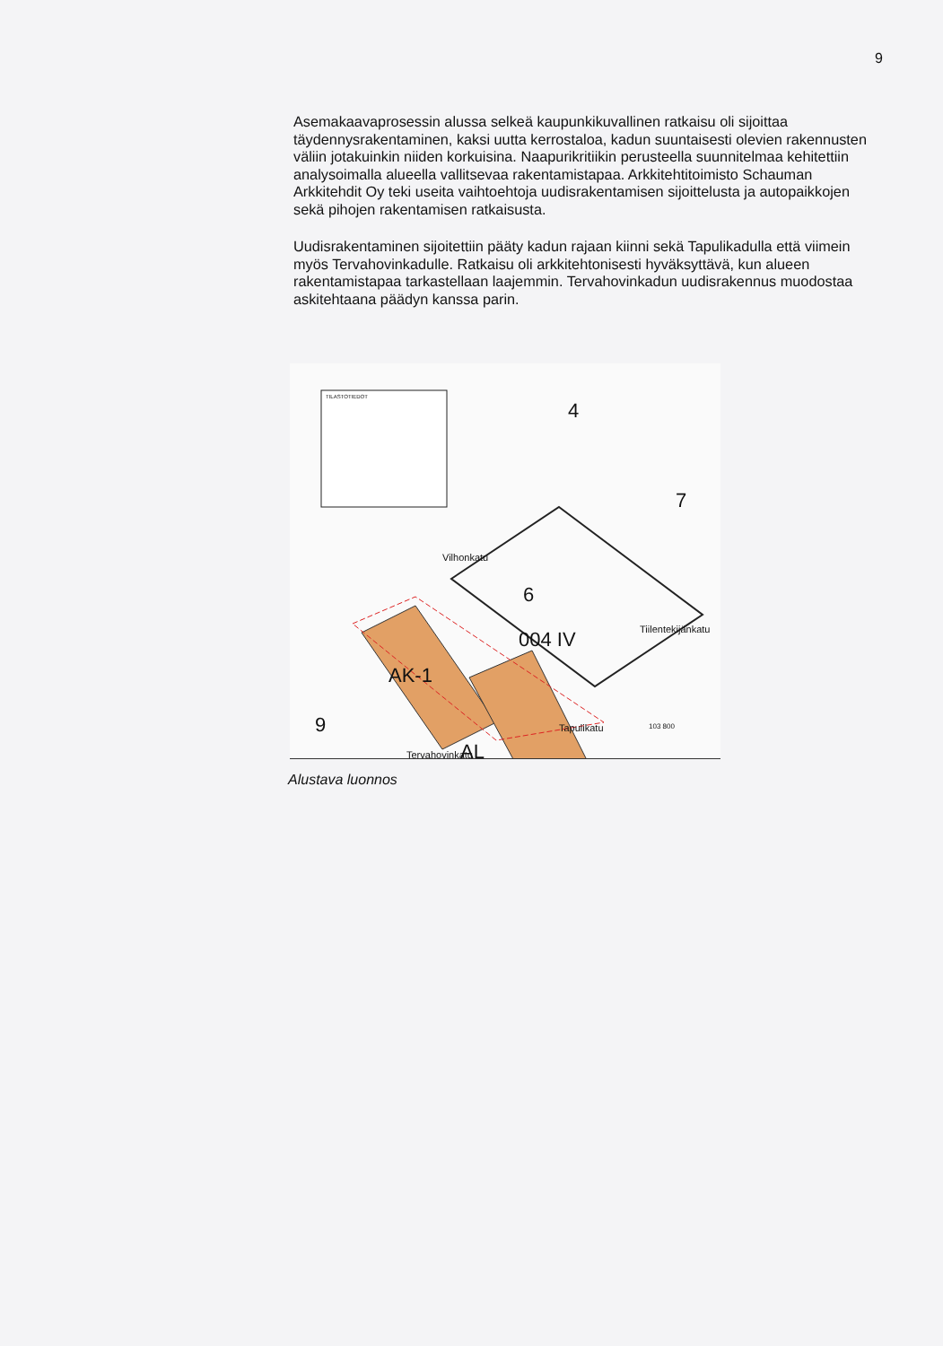9
Asemakaavaprosessin alussa selkeä kaupunkikuvallinen ratkaisu oli sijoittaa täydennysrakentaminen, kaksi uutta kerrostaloa, kadun suuntaisesti olevien rakennusten väliin jotakuinkin niiden korkuisina. Naapurikritiikin perusteella suunnitelmaa kehitettiin analysoimalla alueella vallitsevaa rakentamistapaa. Arkkitehtitoimisto Schauman Arkkitehdit Oy teki useita vaihtoehtoja uudisrakentamisen sijoittelusta ja autopaikkojen sekä pihojen rakentamisen ratkaisusta.
Uudisrakentaminen sijoitettiin pääty kadun rajaan kiinni sekä Tapulikadulla että viimein myös Tervahovinkadulle. Ratkaisu oli arkkitehtonisesti hyväksyttävä, kun alueen rakentamistapaa tarkastellaan laajemmin. Tervahovinkadun uudisrakennus muodostaa askitehtaana päädyn kanssa parin.
TILASTOTIEDOT
4
7
6
004 IV
Vilhonkatu
Tiilentekijänkatu
AK-1
AL
9
Tervahovinkatu
Tapulikatu 103 800
Alustava luonnos